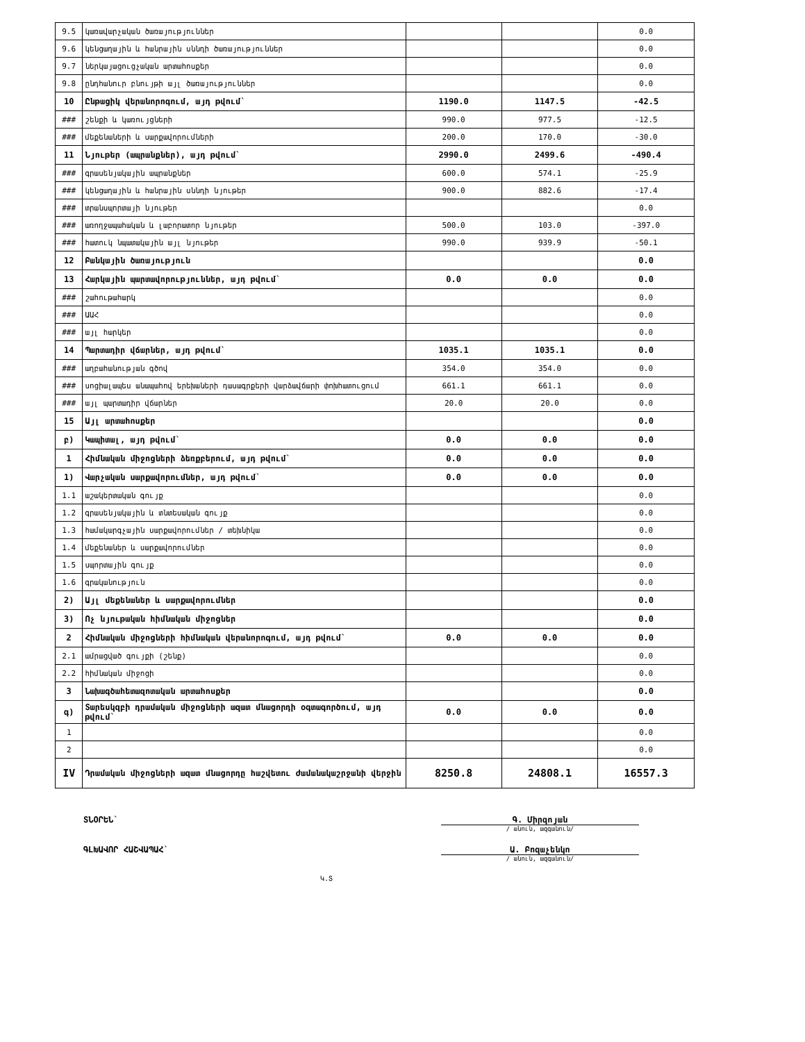| 9.5 | կառավարչական ծառայություններ | | | 0.0 |
| 9.6 | կենցաղային և հանրային սննդի ծառայություններ | | | 0.0 |
| 9.7 | ներկայացուցչական արտահոսքեր | | | 0.0 |
| 9.8 | ընդհանուր բնույթի այլ ծառայություններ | | | 0.0 |
| 10 | Ընթացիկ վերանորոգում, այդ թվում` | 1190.0 | 1147.5 | -42.5 |
| ### | շենքի և կառույցների | 990.0 | 977.5 | -12.5 |
| ### | մեքենաների և սարքավորումների | 200.0 | 170.0 | -30.0 |
| 11 | Նյութեր (ապրանքներ), այդ թվում` | 2990.0 | 2499.6 | -490.4 |
| ### | գրասենյակային ապրանքներ | 600.0 | 574.1 | -25.9 |
| ### | կենցաղային և հանրային սննդի նյութեր | 900.0 | 882.6 | -17.4 |
| ### | տրանսպորտայի նյութեր | | | 0.0 |
| ### | առողջապահական և լաբորատոր նյութեր | 500.0 | 103.0 | -397.0 |
| ### | հատուկ նպատակային այլ նյութեր | 990.0 | 939.9 | -50.1 |
| 12 | Բանկային ծառայություն | | | 0.0 |
| 13 | Հարկային պարտավորություններ, այդ թվում` | 0.0 | 0.0 | 0.0 |
| ### | շահութահարկ | | | 0.0 |
| ### | ԱԱՀ | | | 0.0 |
| ### | այլ հարկեր | | | 0.0 |
| 14 | Պարտադիր վճարներ, այդ թվում` | 1035.1 | 1035.1 | 0.0 |
| ### | աղբահանության գծով | 354.0 | 354.0 | 0.0 |
| ### | սոցիալապես անապահով երեխաների դասագրքերի վարձավճարի փոխհատուցում | 661.1 | 661.1 | 0.0 |
| ### | այլ պարտադիր վճարներ | 20.0 | 20.0 | 0.0 |
| 15 | Այլ արտահոսքեր | | | 0.0 |
| բ) | Կապիտալ, այդ թվում` | 0.0 | 0.0 | 0.0 |
| 1 | Հիմնական միջոցների ձեռքբերում, այդ թվում` | 0.0 | 0.0 | 0.0 |
| 1) | Վարչական սարքավորումներ, այդ թվում` | 0.0 | 0.0 | 0.0 |
| 1.1 | աշակերտական գույք | | | 0.0 |
| 1.2 | գրասենյակային և տնտեսական գույք | | | 0.0 |
| 1.3 | համակարգչային սարքավորումներ / տեխնիկա | | | 0.0 |
| 1.4 | մեքենաներ և սարքավորումներ | | | 0.0 |
| 1.5 | սպորտային գույք | | | 0.0 |
| 1.6 | գրականություն | | | 0.0 |
| 2) | Այլ մեքենաներ և սարքավորումներ | | | 0.0 |
| 3) | Ոչ նյութական հիմնական միջոցներ | | | 0.0 |
| 2 | Հիմնական միջոցների հիմնական վերանորոգում, այդ թվում` | 0.0 | 0.0 | 0.0 |
| 2.1 | ամրացված գույքի (շենք) | | | 0.0 |
| 2.2 | հիմնական միջոցի | | | 0.0 |
| 3 | Նախագծահետազոտական արտահոսքեր | | | 0.0 |
| գ) | Տարեսկզբի դրամական միջոցների ազատ մնացորդի օգտագործում, այդ թվում` | 0.0 | 0.0 | 0.0 |
| 1 | | | | 0.0 |
| 2 | | | | 0.0 |
| IV | Դրամական միջոցների ազատ մնացորդը հաշվետու ժամանակաշրջանի վերջին | 8250.8 | 24808.1 | 16557.3 |
ՏՆՕՐԵՆ` Գ. Միրզոյան
/ անուն, ազգանուն/
ԳԼԽԱՎՈՐ ՀԱՇՎԱՊԱՀ` Ա. Բոզաչենկո
/ անուն, ազգանուն/
Կ.Տ